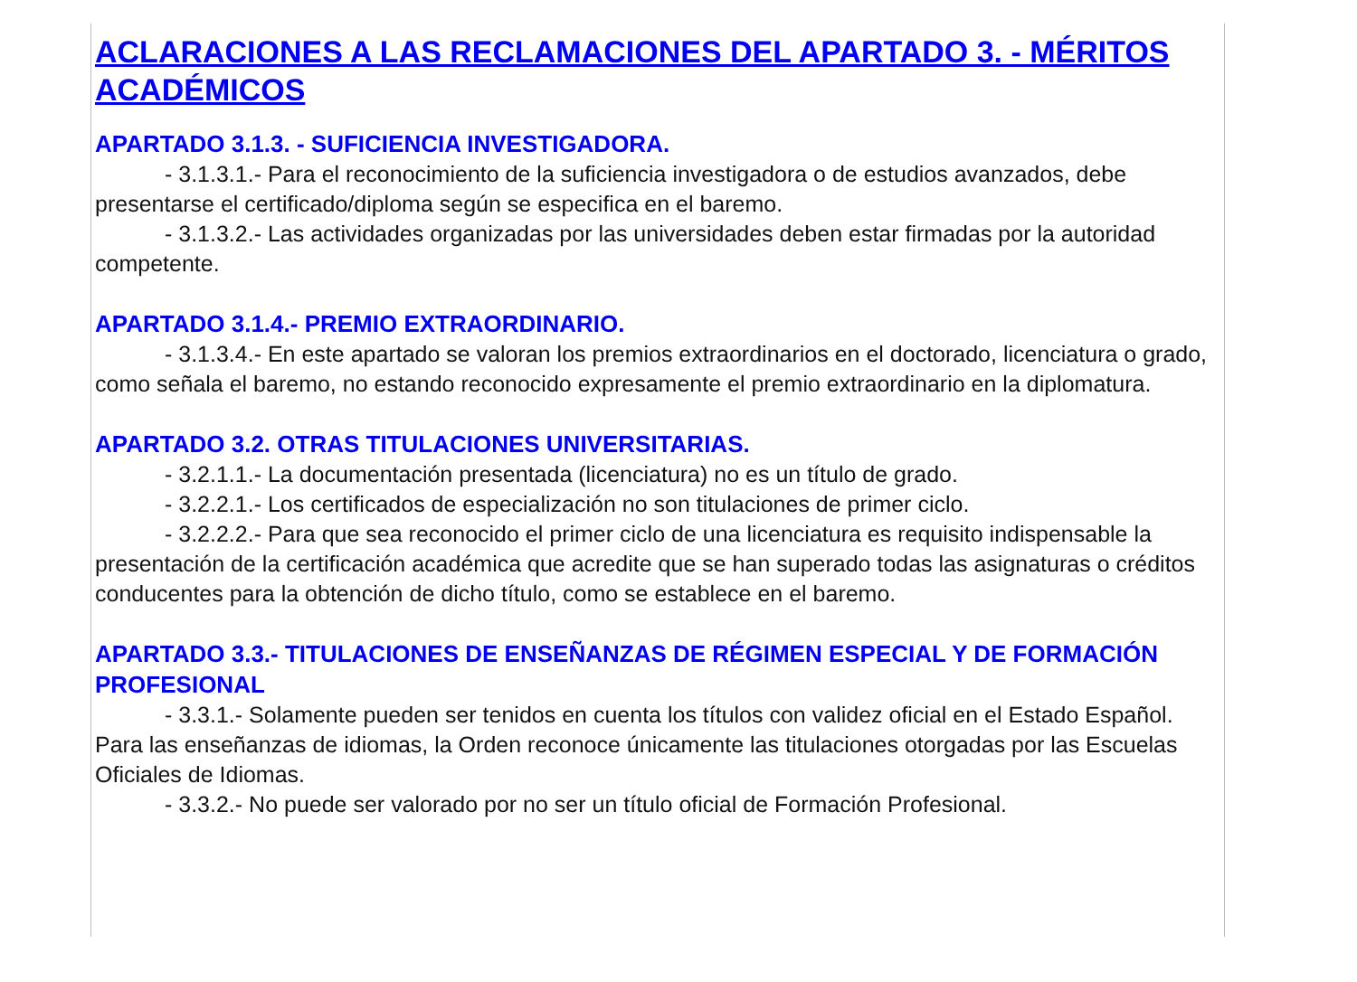ACLARACIONES A LAS RECLAMACIONES DEL APARTADO 3. - MÉRITOS ACADÉMICOS
APARTADO 3.1.3. - SUFICIENCIA INVESTIGADORA.
- 3.1.3.1.- Para el reconocimiento de la suficiencia investigadora o de estudios avanzados, debe presentarse el certificado/diploma según se especifica en el baremo.
- 3.1.3.2.- Las actividades organizadas por las universidades deben estar firmadas por la autoridad competente.
APARTADO 3.1.4.- PREMIO EXTRAORDINARIO.
- 3.1.3.4.- En este apartado se valoran los premios extraordinarios en el doctorado, licenciatura o grado, como señala el baremo, no estando reconocido expresamente el premio extraordinario en la diplomatura.
APARTADO 3.2. OTRAS TITULACIONES UNIVERSITARIAS.
- 3.2.1.1.- La documentación presentada (licenciatura) no es un título de grado.
- 3.2.2.1.- Los certificados de especialización no son titulaciones de primer ciclo.
- 3.2.2.2.- Para que sea reconocido el primer ciclo de una licenciatura es requisito indispensable la presentación de la certificación académica que acredite que se han superado todas las asignaturas o créditos conducentes para la obtención de dicho título, como se establece en el baremo.
APARTADO 3.3.- TITULACIONES DE ENSEÑANZAS DE RÉGIMEN ESPECIAL Y DE FORMACIÓN PROFESIONAL
- 3.3.1.- Solamente pueden ser tenidos en cuenta los títulos con validez oficial en el Estado Español. Para las enseñanzas de idiomas, la Orden reconoce únicamente las titulaciones otorgadas por las Escuelas Oficiales de Idiomas.
- 3.3.2.- No puede ser valorado por no ser un título oficial de Formación Profesional.